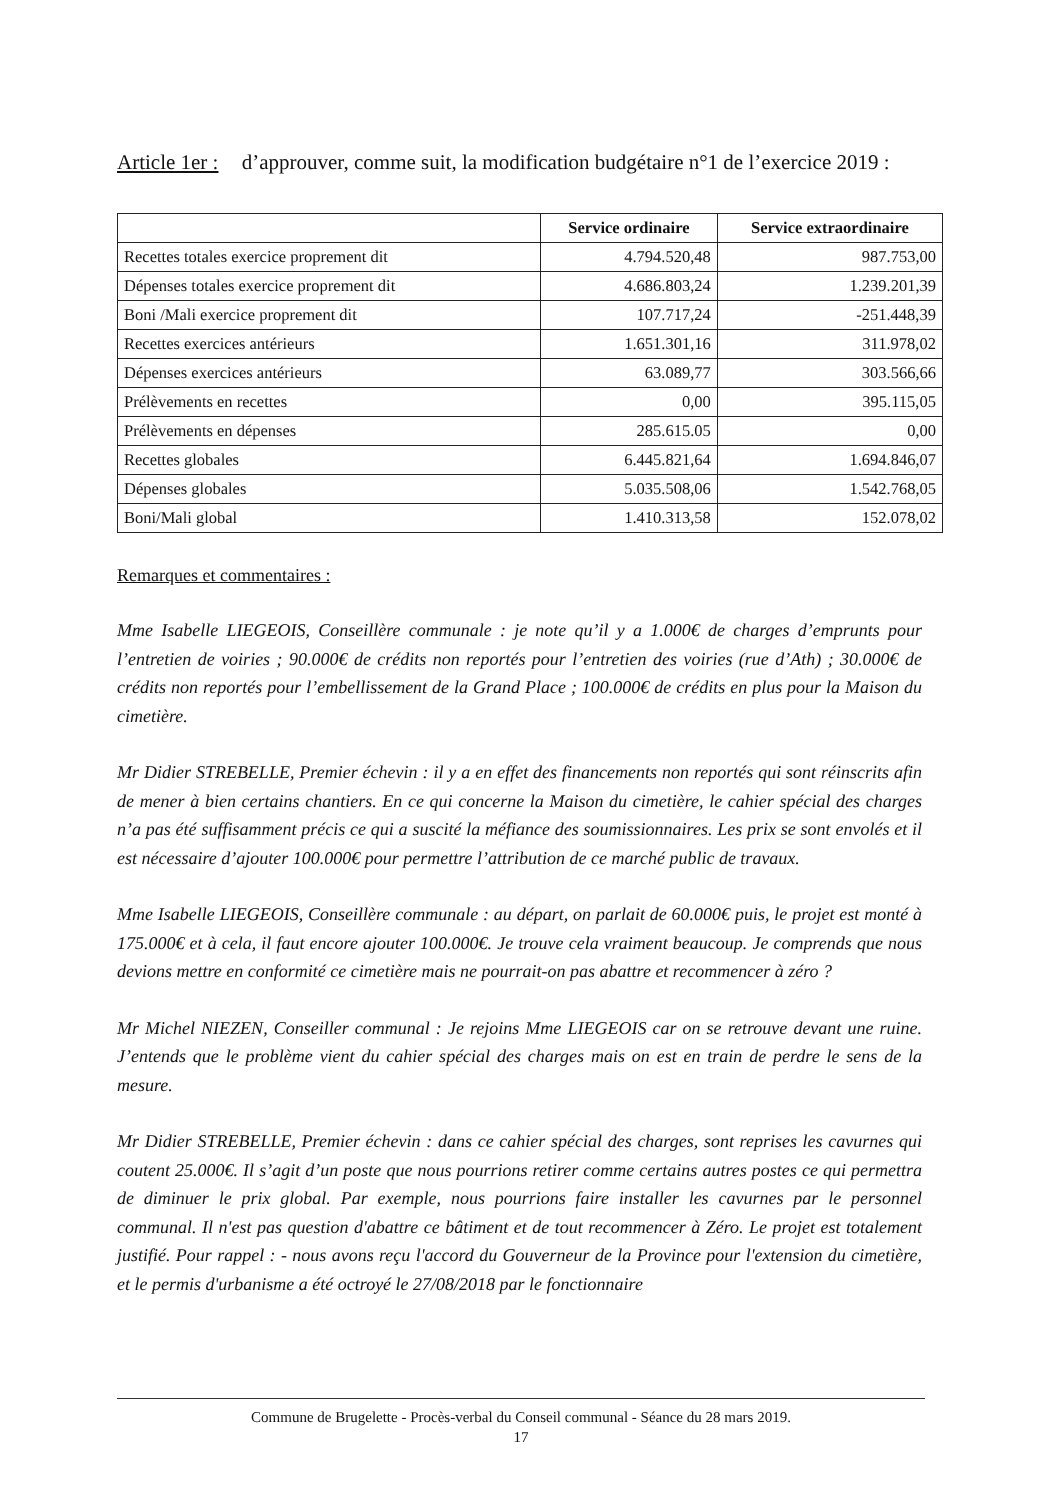Article 1er : d’approuver, comme suit, la modification budgétaire n°1 de l’exercice 2019 :
| | Service ordinaire | Service extraordinaire |
| --- | --- | --- |
| Recettes totales exercice proprement dit | 4.794.520,48 | 987.753,00 |
| Dépenses totales exercice proprement dit | 4.686.803,24 | 1.239.201,39 |
| Boni /Mali exercice proprement dit | 107.717,24 | -251.448,39 |
| Recettes exercices antérieurs | 1.651.301,16 | 311.978,02 |
| Dépenses exercices antérieurs | 63.089,77 | 303.566,66 |
| Prélèvements en recettes | 0,00 | 395.115,05 |
| Prélèvements en dépenses | 285.615.05 | 0,00 |
| Recettes globales | 6.445.821,64 | 1.694.846,07 |
| Dépenses globales | 5.035.508,06 | 1.542.768,05 |
| Boni/Mali global | 1.410.313,58 | 152.078,02 |
Remarques et commentaires :
Mme Isabelle LIEGEOIS, Conseillère communale : je note qu’il y a 1.000€ de charges d’emprunts pour l’entretien de voiries ; 90.000€ de crédits non reportés pour l’entretien des voiries (rue d’Ath) ; 30.000€ de crédits non reportés pour l’embellissement de la Grand Place ; 100.000€ de crédits en plus pour la Maison du cimetière.
Mr Didier STREBELLE, Premier échevin : il y a en effet des financements non reportés qui sont réinscrits afin de mener à bien certains chantiers. En ce qui concerne la Maison du cimetière, le cahier spécial des charges n’a pas été suffisamment précis ce qui a suscité la méfiance des soumissionnaires. Les prix se sont envolés et il est nécessaire d’ajouter 100.000€ pour permettre l’attribution de ce marché public de travaux.
Mme Isabelle LIEGEOIS, Conseillère communale : au départ, on parlait de 60.000€ puis, le projet est monté à 175.000€ et à cela, il faut encore ajouter 100.000€. Je trouve cela vraiment beaucoup. Je comprends que nous devions mettre en conformité ce cimetière mais ne pourrait-on pas abattre et recommencer à zéro ?
Mr Michel NIEZEN, Conseiller communal : Je rejoins Mme LIEGEOIS car on se retrouve devant une ruine. J’entends que le problème vient du cahier spécial des charges mais on est en train de perdre le sens de la mesure.
Mr Didier STREBELLE, Premier échevin : dans ce cahier spécial des charges, sont reprises les cavurnes qui coutent 25.000€. Il s’agit d’un poste que nous pourrions retirer comme certains autres postes ce qui permettra de diminuer le prix global. Par exemple, nous pourrions faire installer les cavurnes par le personnel communal. Il n'est pas question d'abattre ce bâtiment et de tout recommencer à Zéro. Le projet est totalement justifié. Pour rappel : - nous avons reçu l'accord du Gouverneur de la Province pour l'extension du cimetière, et le permis d'urbanisme a été octroyé le 27/08/2018 par le fonctionnaire
Commune de Brugelette - Procès-verbal du Conseil communal - Séance du 28 mars 2019.
17